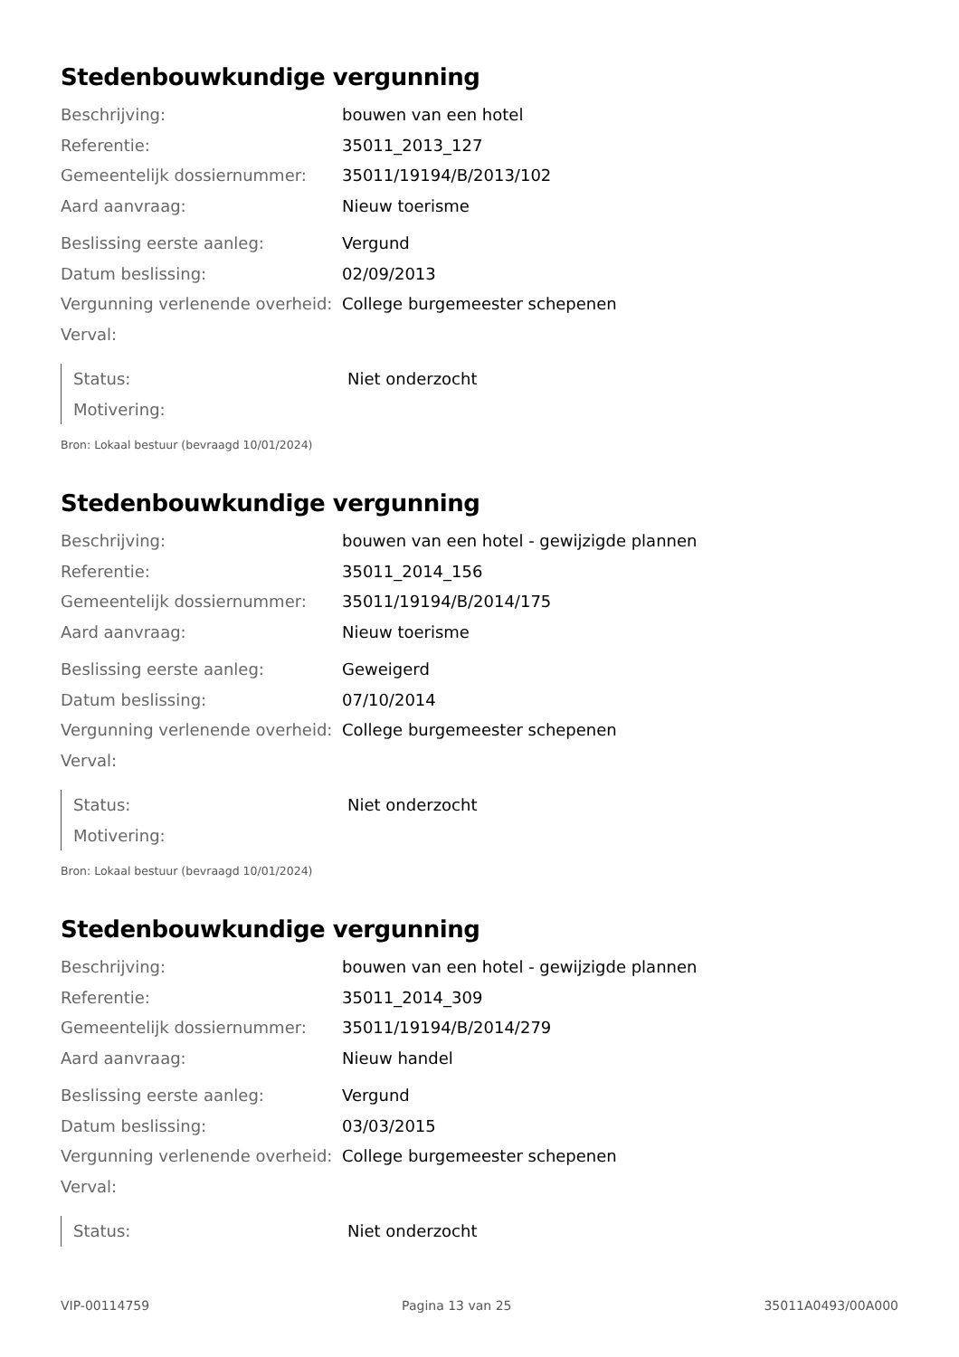Stedenbouwkundige vergunning
| Beschrijving: | bouwen van een hotel |
| Referentie: | 35011_2013_127 |
| Gemeentelijk dossiernummer: | 35011/19194/B/2013/102 |
| Aard aanvraag: | Nieuw toerisme |
| Beslissing eerste aanleg: | Vergund |
| Datum beslissing: | 02/09/2013 |
| Vergunning verlenende overheid: | College burgemeester schepenen |
| Verval: | |
| Status: | Niet onderzocht |
| Motivering: | |
Bron: Lokaal bestuur (bevraagd 10/01/2024)
Stedenbouwkundige vergunning
| Beschrijving: | bouwen van een hotel - gewijzigde plannen |
| Referentie: | 35011_2014_156 |
| Gemeentelijk dossiernummer: | 35011/19194/B/2014/175 |
| Aard aanvraag: | Nieuw toerisme |
| Beslissing eerste aanleg: | Geweigerd |
| Datum beslissing: | 07/10/2014 |
| Vergunning verlenende overheid: | College burgemeester schepenen |
| Verval: | |
| Status: | Niet onderzocht |
| Motivering: | |
Bron: Lokaal bestuur (bevraagd 10/01/2024)
Stedenbouwkundige vergunning
| Beschrijving: | bouwen van een hotel - gewijzigde plannen |
| Referentie: | 35011_2014_309 |
| Gemeentelijk dossiernummer: | 35011/19194/B/2014/279 |
| Aard aanvraag: | Nieuw handel |
| Beslissing eerste aanleg: | Vergund |
| Datum beslissing: | 03/03/2015 |
| Vergunning verlenende overheid: | College burgemeester schepenen |
| Verval: | |
| Status: | Niet onderzocht |
VIP-00114759 Pagina 13 van 25 35011A0493/00A000